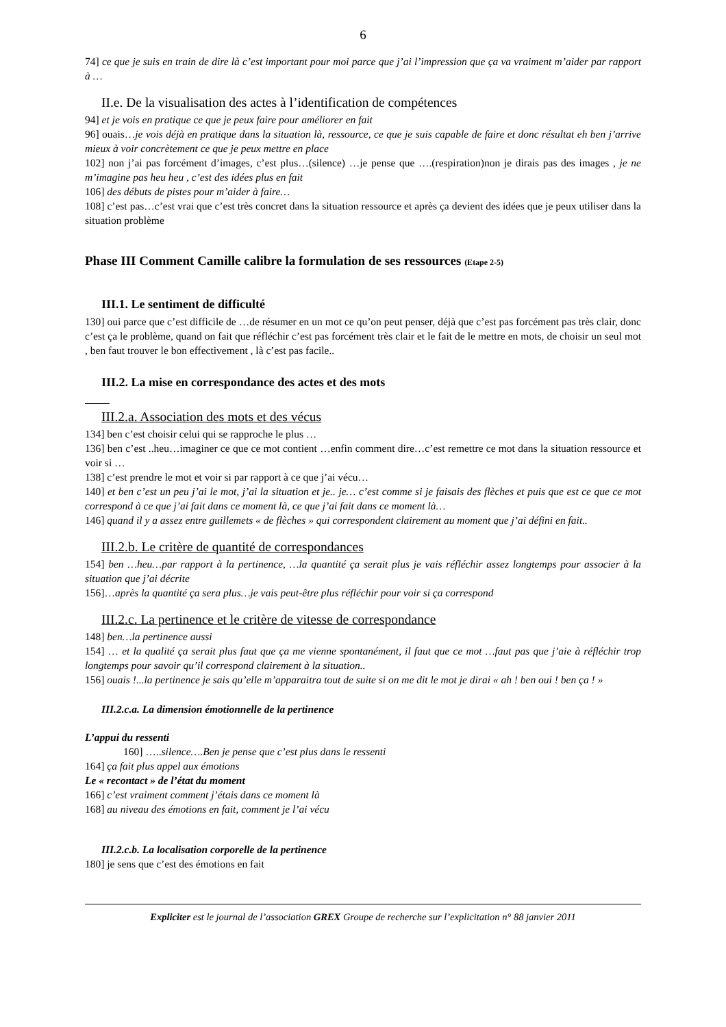6
74] ce que je suis en train de dire là c’est important pour moi parce que j’ai l’impression que ça va vraiment m’aider par rapport à …
II.e. De la visualisation des actes à l’identification de compétences
94] et je vois en pratique ce que je peux faire pour améliorer en fait
96] ouais…je vois déjà en pratique dans la situation là, ressource, ce que je suis capable de faire et donc résultat eh ben j’arrive mieux à voir concrètement ce que je peux mettre en place
102] non j’ai pas forcément d’images, c’est plus…(silence) …je pense que ….(respiration)non je dirais pas des images , je ne m’imagine pas heu heu , c’est des idées plus en fait
106] des débuts de pistes pour m’aider à faire…
108] c’est pas…c’est vrai que c’est très concret dans la situation ressource et après ça devient des idées que je peux utiliser dans la situation problème
Phase III Comment Camille calibre la formulation de ses ressources (Etape 2-5)
III.1. Le sentiment de difficulté
130] oui parce que c’est difficile de …de résumer en un mot ce qu’on peut penser, déjà que c’est pas forcément pas très clair, donc c’est ça le problème, quand on fait que réfléchir c’est pas forcément très clair et le fait de le mettre en mots, de choisir un seul mot , ben faut trouver le bon effectivement , là c’est pas facile..
III.2. La mise en correspondance des actes et des mots
III.2.a. Association des mots et des vécus
134] ben c’est choisir celui qui se rapproche le plus …
136] ben c’est ..heu…imaginer ce que ce mot contient …enfin comment dire…c’est remettre ce mot dans la situation ressource et voir si …
138] c’est prendre le mot et voir si par rapport à ce que j’ai vécu…
140] et ben c’est un peu j’ai le mot, j’ai la situation et je.. je… c’est comme si je faisais des flèches et puis que est ce que ce mot correspond à ce que j’ai fait dans ce moment là, ce que j’ai fait dans ce moment là…
146] quand il y a assez entre guillemets « de flèches » qui correspondent clairement au moment que j’ai défini en fait..
III.2.b. Le critère de quantité de correspondances
154] ben …heu…par rapport à la pertinence, …la quantité ça serait plus je vais réfléchir assez longtemps pour associer à la situation que j’ai décrite
156]…après la quantité ça sera plus…je vais peut-être plus réfléchir pour voir si ça correspond
III.2.c. La pertinence et le critère de vitesse de correspondance
148] ben…la pertinence aussi
154] … et la qualité ça serait plus faut que ça me vienne spontanément, il faut que ce mot …faut pas que j’aie à réfléchir trop longtemps pour savoir qu’il correspond clairement à la situation..
156] ouais !...la pertinence je sais qu’elle m’apparaitra tout de suite si on me dit le mot je dirai « ah ! ben oui ! ben ça ! »
III.2.c.a. La dimension émotionnelle de la pertinence
L’appui du ressenti
160] …..silence….Ben je pense que c’est plus dans le ressenti
164] ça fait plus appel aux émotions
Le « recontact » de l’état du moment
166] c’est vraiment comment j’étais dans ce moment là
168] au niveau des émotions en fait, comment je l’ai vécu
III.2.c.b. La localisation corporelle de la pertinence
180] je sens que c’est des émotions en fait
Expliciter est le journal de l’association GREX Groupe de recherche sur l’explicitation n° 88 janvier 2011